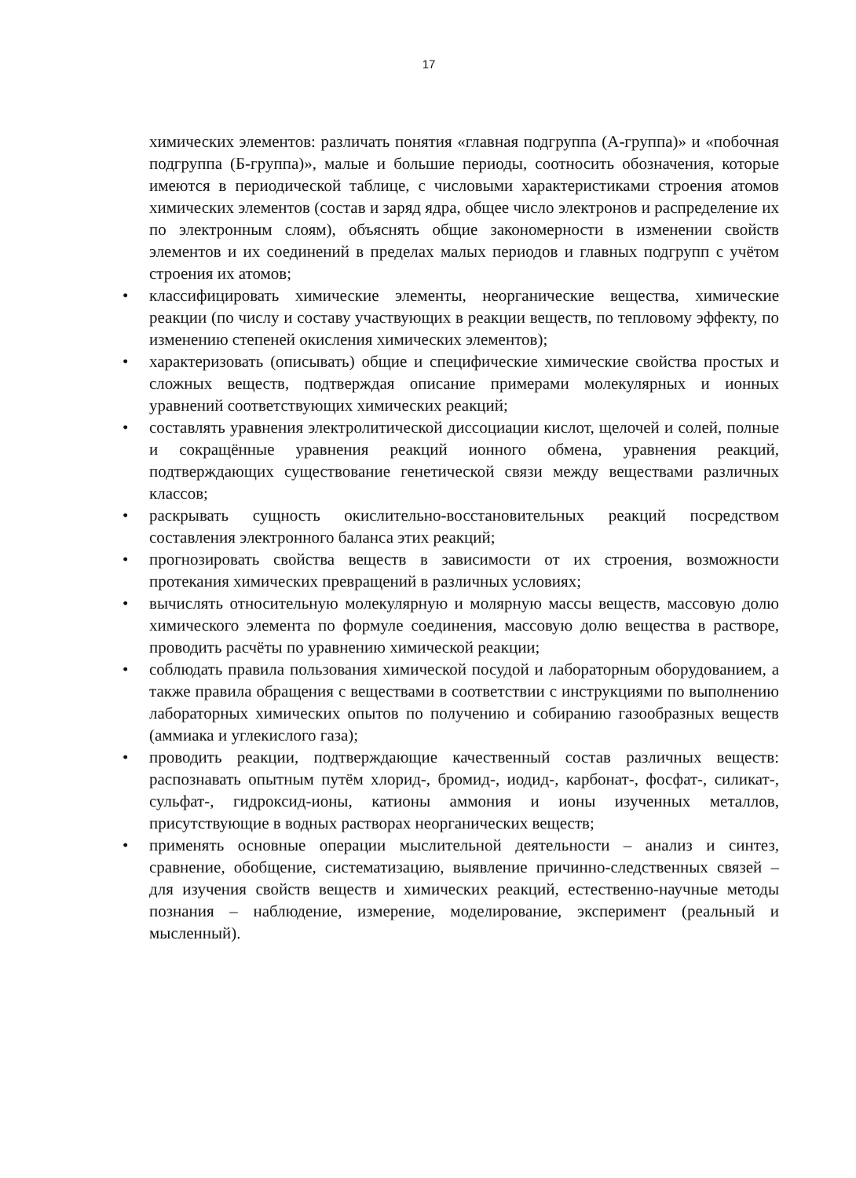17
химических элементов: различать понятия «главная подгруппа (А-группа)» и «побочная подгруппа (Б-группа)», малые и большие периоды, соотносить обозначения, которые имеются в периодической таблице, с числовыми характеристиками строения атомов химических элементов (состав и заряд ядра, общее число электронов и распределение их по электронным слоям), объяснять общие закономерности в изменении свойств элементов и их соединений в пределах малых периодов и главных подгрупп с учётом строения их атомов;
• классифицировать химические элементы, неорганические вещества, химические реакции (по числу и составу участвующих в реакции веществ, по тепловому эффекту, по изменению степеней окисления химических элементов);
• характеризовать (описывать) общие и специфические химические свойства простых и сложных веществ, подтверждая описание примерами молекулярных и ионных уравнений соответствующих химических реакций;
• составлять уравнения электролитической диссоциации кислот, щелочей и солей, полные и сокращённые уравнения реакций ионного обмена, уравнения реакций, подтверждающих существование генетической связи между веществами различных классов;
• раскрывать сущность окислительно-восстановительных реакций посредством составления электронного баланса этих реакций;
• прогнозировать свойства веществ в зависимости от их строения, возможности протекания химических превращений в различных условиях;
• вычислять относительную молекулярную и молярную массы веществ, массовую долю химического элемента по формуле соединения, массовую долю вещества в растворе, проводить расчёты по уравнению химической реакции;
• соблюдать правила пользования химической посудой и лабораторным оборудованием, а также правила обращения с веществами в соответствии с инструкциями по выполнению лабораторных химических опытов по получению и собиранию газообразных веществ (аммиака и углекислого газа);
• проводить реакции, подтверждающие качественный состав различных веществ: распознавать опытным путём хлорид-, бромид-, иодид-, карбонат-, фосфат-, силикат-, сульфат-, гидроксид-ионы, катионы аммония и ионы изученных металлов, присутствующие в водных растворах неорганических веществ;
• применять основные операции мыслительной деятельности – анализ и синтез, сравнение, обобщение, систематизацию, выявление причинно-следственных связей – для изучения свойств веществ и химических реакций, естественно-научные методы познания – наблюдение, измерение, моделирование, эксперимент (реальный и мысленный).